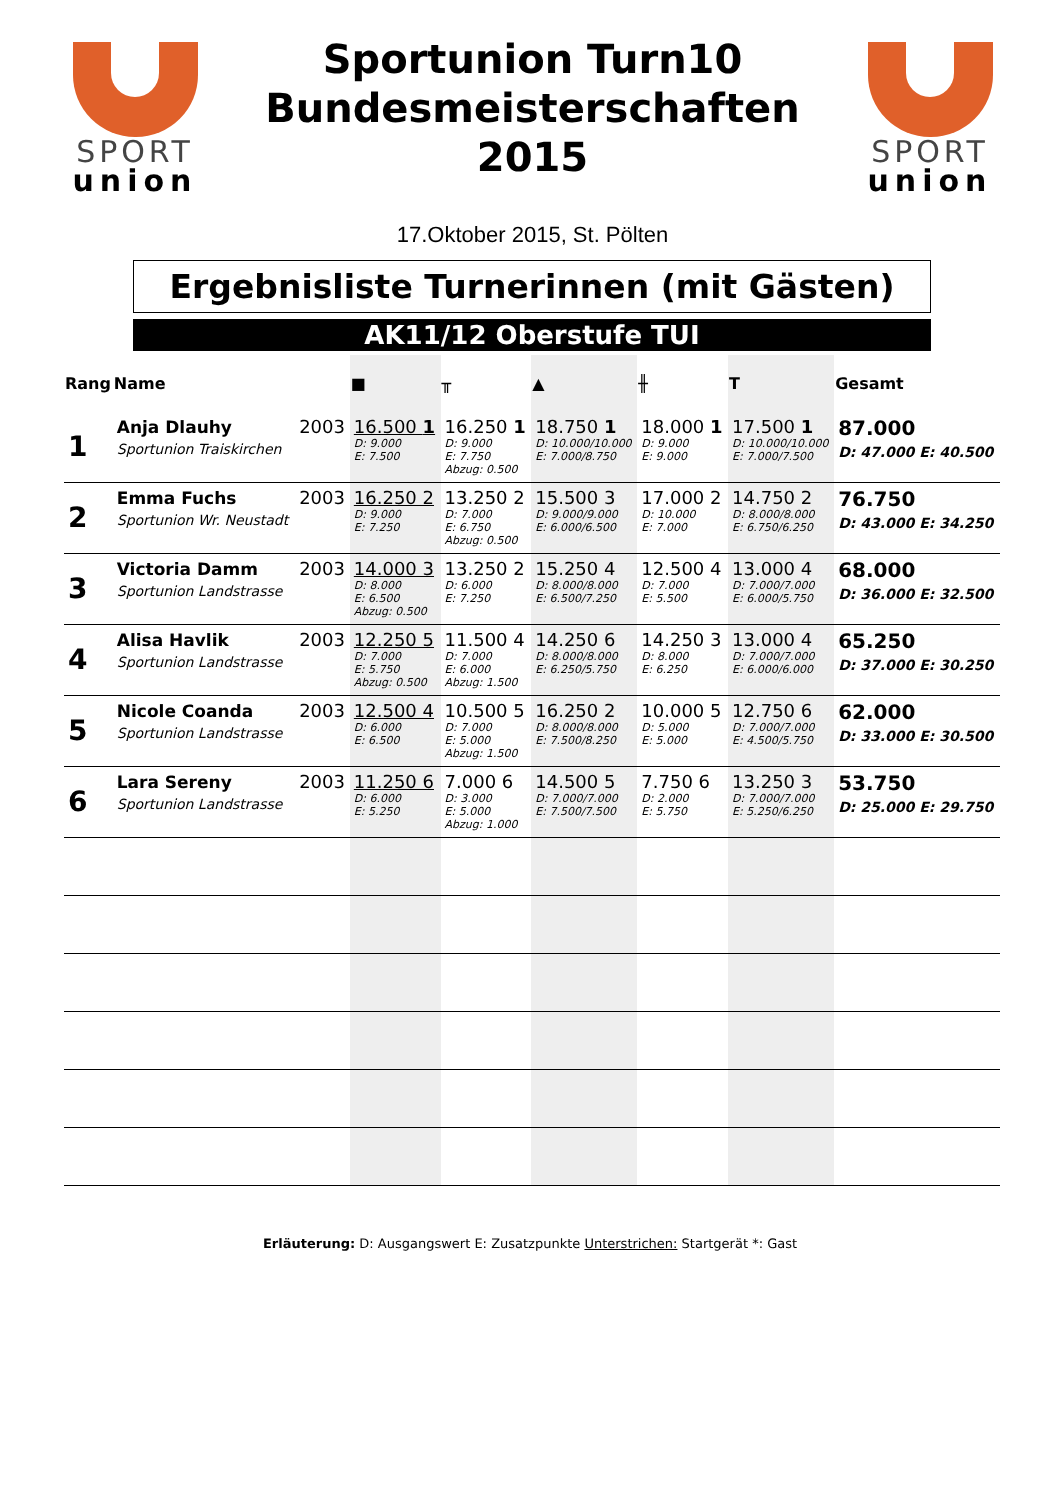SPORT
union
Sportunion Turn10
Bundesmeisterschaften
2015
17.Oktober 2015, St. Pölten
SPORT
union
Ergebnisliste Turnerinnen (mit Gästen)
AK11/12 Oberstufe TUI
| Rang | Name | | ■ | ╥ | ▲ | ╫ | T | Gesamt |
| --- | --- | --- | --- | --- | --- | --- | --- | --- |
| 1 | Anja Dlauhy Sportunion Traiskirchen | 2003 | 16.500 1 D: 9.000 E: 7.500 | 16.250 1 D: 9.000 E: 7.750 Abzug: 0.500 | 18.750 1 D: 10.000/10.000 E: 7.000/8.750 | 18.000 1 D: 9.000 E: 9.000 | 17.500 1 D: 10.000/10.000 E: 7.000/7.500 | 87.000 D: 47.000 E: 40.500 |
| 2 | Emma Fuchs Sportunion Wr. Neustadt | 2003 | 16.250 2 D: 9.000 E: 7.250 | 13.250 2 D: 7.000 E: 6.750 Abzug: 0.500 | 15.500 3 D: 9.000/9.000 E: 6.000/6.500 | 17.000 2 D: 10.000 E: 7.000 | 14.750 2 D: 8.000/8.000 E: 6.750/6.250 | 76.750 D: 43.000 E: 34.250 |
| 3 | Victoria Damm Sportunion Landstrasse | 2003 | 14.000 3 D: 8.000 E: 6.500 Abzug: 0.500 | 13.250 2 D: 6.000 E: 7.250 | 15.250 4 D: 8.000/8.000 E: 6.500/7.250 | 12.500 4 D: 7.000 E: 5.500 | 13.000 4 D: 7.000/7.000 E: 6.000/5.750 | 68.000 D: 36.000 E: 32.500 |
| 4 | Alisa Havlik Sportunion Landstrasse | 2003 | 12.250 5 D: 7.000 E: 5.750 Abzug: 0.500 | 11.500 4 D: 7.000 E: 6.000 Abzug: 1.500 | 14.250 6 D: 8.000/8.000 E: 6.250/5.750 | 14.250 3 D: 8.000 E: 6.250 | 13.000 4 D: 7.000/7.000 E: 6.000/6.000 | 65.250 D: 37.000 E: 30.250 |
| 5 | Nicole Coanda Sportunion Landstrasse | 2003 | 12.500 4 D: 6.000 E: 6.500 | 10.500 5 D: 7.000 E: 5.000 Abzug: 1.500 | 16.250 2 D: 8.000/8.000 E: 7.500/8.250 | 10.000 5 D: 5.000 E: 5.000 | 12.750 6 D: 7.000/7.000 E: 4.500/5.750 | 62.000 D: 33.000 E: 30.500 |
| 6 | Lara Sereny Sportunion Landstrasse | 2003 | 11.250 6 D: 6.000 E: 5.250 | 7.000 6 D: 3.000 E: 5.000 Abzug: 1.000 | 14.500 5 D: 7.000/7.000 E: 7.500/7.500 | 7.750 6 D: 2.000 E: 5.750 | 13.250 3 D: 7.000/7.000 E: 5.250/6.250 | 53.750 D: 25.000 E: 29.750 |
Erläuterung: D: Ausgangswert E: Zusatzpunkte Unterstrichen: Startgerät *: Gast